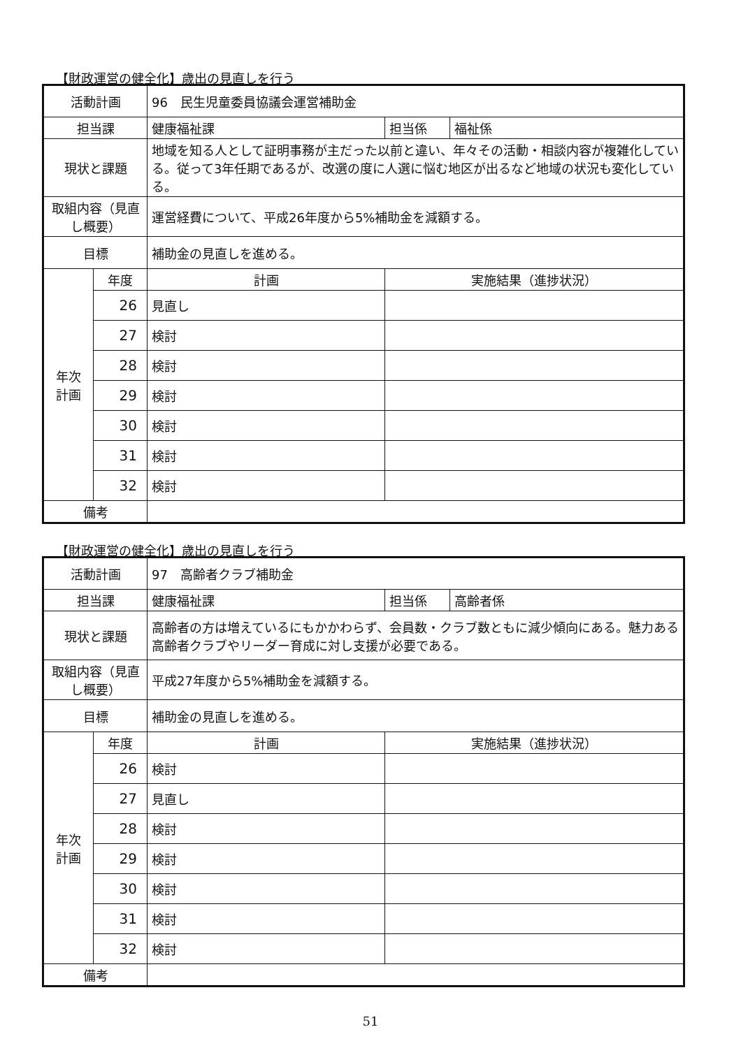【財政運営の健全化】歳出の見直しを行う
| 活動計画 | | 96 民生児童委員協議会運営補助金 | | |
| 担当課 | | 健康福祉課 | 担当係 | 福祉係 |
| 現状と課題 | | 地域を知る人として証明事務が主だった以前と違い、年々その活動・相談内容が複雑化している。従って3年任期であるが、改選の度に人選に悩む地区が出るなど地域の状況も変化している。 | | |
| 取組内容（見直し概要） | | 運営経費について、平成26年度から5%補助金を減額する。 | | |
| 目標 | | 補助金の見直しを進める。 | | |
| 年次 計画 | 年度 | 計画 | 実施結果（進捗状況） | |
| | 26 | 見直し | | |
| | 27 | 検討 | | |
| | 28 | 検討 | | |
| | 29 | 検討 | | |
| | 30 | 検討 | | |
| | 31 | 検討 | | |
| | 32 | 検討 | | |
| 備考 | | | | |
【財政運営の健全化】歳出の見直しを行う
| 活動計画 | | 97 高齢者クラブ補助金 | | |
| 担当課 | | 健康福祉課 | 担当係 | 高齢者係 |
| 現状と課題 | | 高齢者の方は増えているにもかかわらず、会員数・クラブ数ともに減少傾向にある。魅力ある高齢者クラブやリーダー育成に対し支援が必要である。 | | |
| 取組内容（見直し概要） | | 平成27年度から5%補助金を減額する。 | | |
| 目標 | | 補助金の見直しを進める。 | | |
| 年次 計画 | 年度 | 計画 | 実施結果（進捗状況） | |
| | 26 | 検討 | | |
| | 27 | 見直し | | |
| | 28 | 検討 | | |
| | 29 | 検討 | | |
| | 30 | 検討 | | |
| | 31 | 検討 | | |
| | 32 | 検討 | | |
| 備考 | | | | |
51